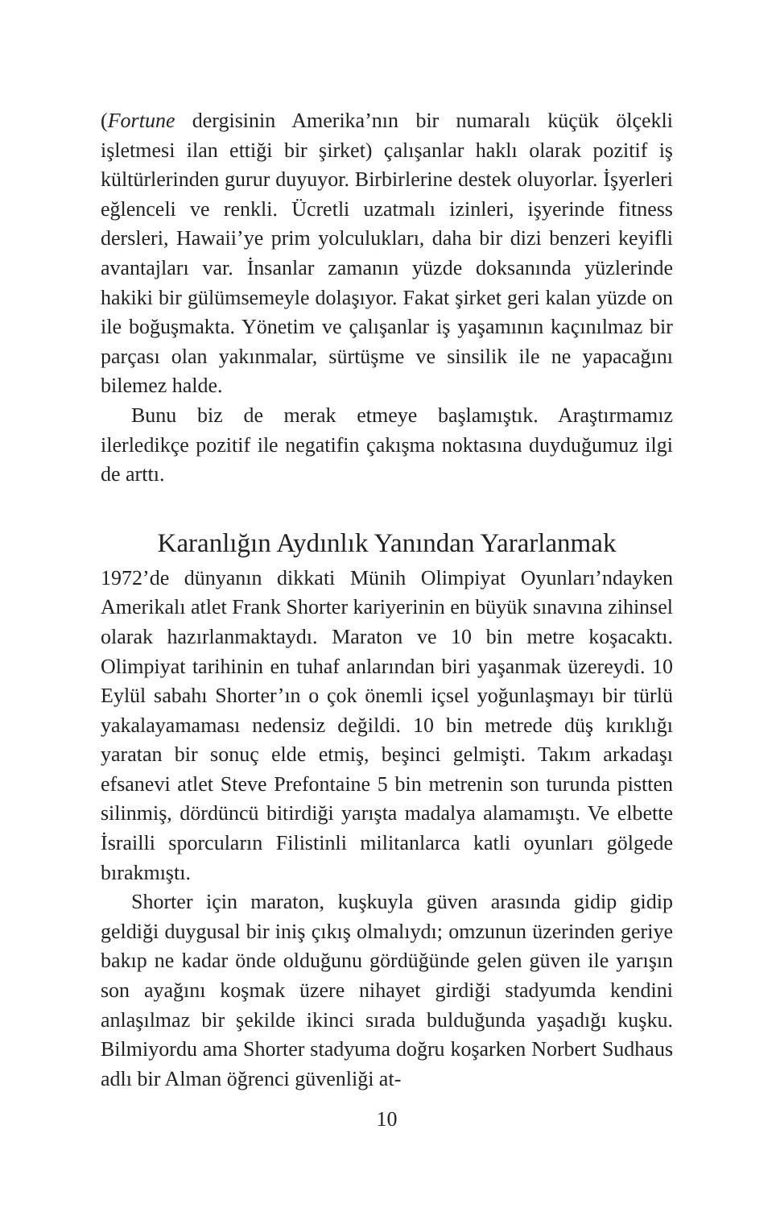(Fortune dergisinin Amerika’nın bir numaralı küçük ölçekli işletmesi ilan ettiği bir şirket) çalışanlar haklı olarak pozitif iş kültürlerinden gurur duyuyor. Birbirlerine destek oluyorlar. İşyerleri eğlenceli ve renkli. Ücretli uzatmalı izinleri, işyerinde fitness dersleri, Hawaii’ye prim yolculukları, daha bir dizi benzeri keyifli avantajları var. İnsanlar zamanın yüzde doksanında yüzlerinde hakiki bir gülümsemeyle dolaşıyor. Fakat şirket geri kalan yüzde on ile boğuşmakta. Yönetim ve çalışanlar iş yaşamının kaçınılmaz bir parçası olan yakınmalar, sürtüşme ve sinsilik ile ne yapacağını bilemez halde.
Bunu biz de merak etmeye başlamıştık. Araştırmamız ilerledikçe pozitif ile negatifin çakışma noktasına duyduğumuz ilgi de arttı.
Karanlığın Aydınlık Yanından Yararlanmak
1972’de dünyanın dikkati Münih Olimpiyat Oyunları’ndayken Amerikalı atlet Frank Shorter kariyerinin en büyük sınavına zihinsel olarak hazırlanmaktaydı. Maraton ve 10 bin metre koşacaktı. Olimpiyat tarihinin en tuhaf anlarından biri yaşanmak üzereydi. 10 Eylül sabahı Shorter’ın o çok önemli içsel yoğunlaşmayı bir türlü yakalayamaması nedensiz değildi. 10 bin metrede düş kırıklığı yaratan bir sonuç elde etmiş, beşinci gelmişti. Takım arkadaşı efsanevi atlet Steve Prefontaine 5 bin metrenin son turunda pistten silinmiş, dördüncü bitirdiği yarışta madalya alamamıştı. Ve elbette İsrailli sporcuların Filistinli militanlarca katli oyunları gölgede bırakmıştı.
Shorter için maraton, kuşkuyla güven arasında gidip gidip geldiği duygusal bir iniş çıkış olmalıydı; omzunun üzerinden geriye bakıp ne kadar önde olduğunu gördüğünde gelen güven ile yarışın son ayağını koşmak üzere nihayet girdiği stadyumda kendini anlaşılmaz bir şekilde ikinci sırada bulduğunda yaşadığı kuşku. Bilmiyordu ama Shorter stadyuma doğru koşarken Norbert Sudhaus adlı bir Alman öğrenci güvenliği at-
10